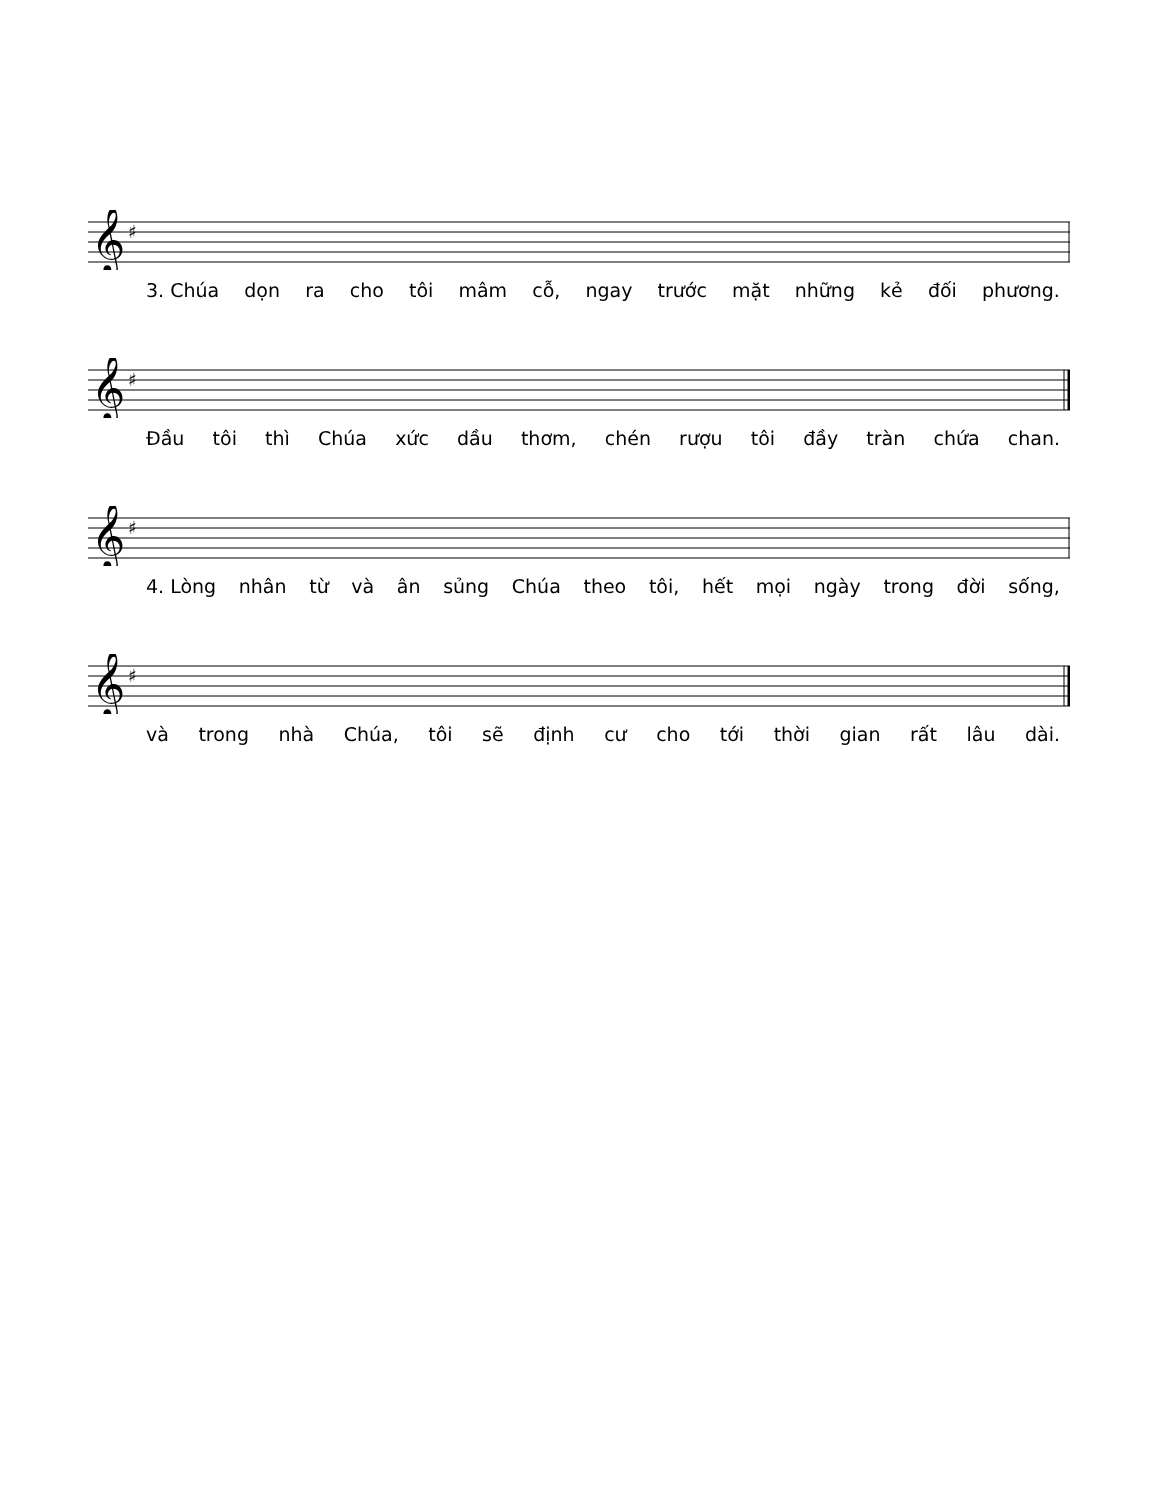𝄞
♯
3. Chúa dọn ra cho tôi mâm cỗ, ngay trước mặt những kẻ đối phương.
𝄞
♯
Đầu tôi thì Chúa xức dầu thơm, chén rượu tôi đầy tràn chứa chan.
𝄞
♯
4. Lòng nhân từ và ân sủng Chúa theo tôi, hết mọi ngày trong đời sống,
𝄞
♯
và trong nhà Chúa, tôi sẽ định cư cho tới thời gian rất lâu dài.